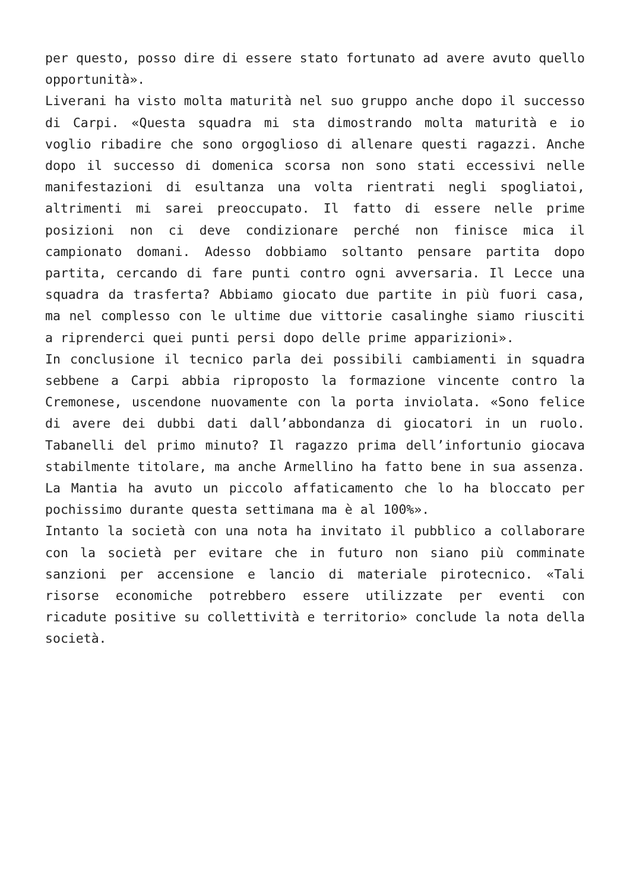per questo, posso dire di essere stato fortunato ad avere avuto quello opportunità».
Liverani ha visto molta maturità nel suo gruppo anche dopo il successo di Carpi. «Questa squadra mi sta dimostrando molta maturità e io voglio ribadire che sono orgoglioso di allenare questi ragazzi. Anche dopo il successo di domenica scorsa non sono stati eccessivi nelle manifestazioni di esultanza una volta rientrati negli spogliatoi, altrimenti mi sarei preoccupato. Il fatto di essere nelle prime posizioni non ci deve condizionare perché non finisce mica il campionato domani. Adesso dobbiamo soltanto pensare partita dopo partita, cercando di fare punti contro ogni avversaria. Il Lecce una squadra da trasferta? Abbiamo giocato due partite in più fuori casa, ma nel complesso con le ultime due vittorie casalinghe siamo riusciti a riprenderci quei punti persi dopo delle prime apparizioni».
In conclusione il tecnico parla dei possibili cambiamenti in squadra sebbene a Carpi abbia riproposto la formazione vincente contro la Cremonese, uscendone nuovamente con la porta inviolata. «Sono felice di avere dei dubbi dati dall’abbondanza di giocatori in un ruolo. Tabanelli del primo minuto? Il ragazzo prima dell’infortunio giocava stabilmente titolare, ma anche Armellino ha fatto bene in sua assenza. La Mantia ha avuto un piccolo affaticamento che lo ha bloccato per pochissimo durante questa settimana ma è al 100%».
Intanto la società con una nota ha invitato il pubblico a collaborare con la società per evitare che in futuro non siano più comminate sanzioni per accensione e lancio di materiale pirotecnico. «Tali risorse economiche potrebbero essere utilizzate per eventi con ricadute positive su collettività e territorio» conclude la nota della società.